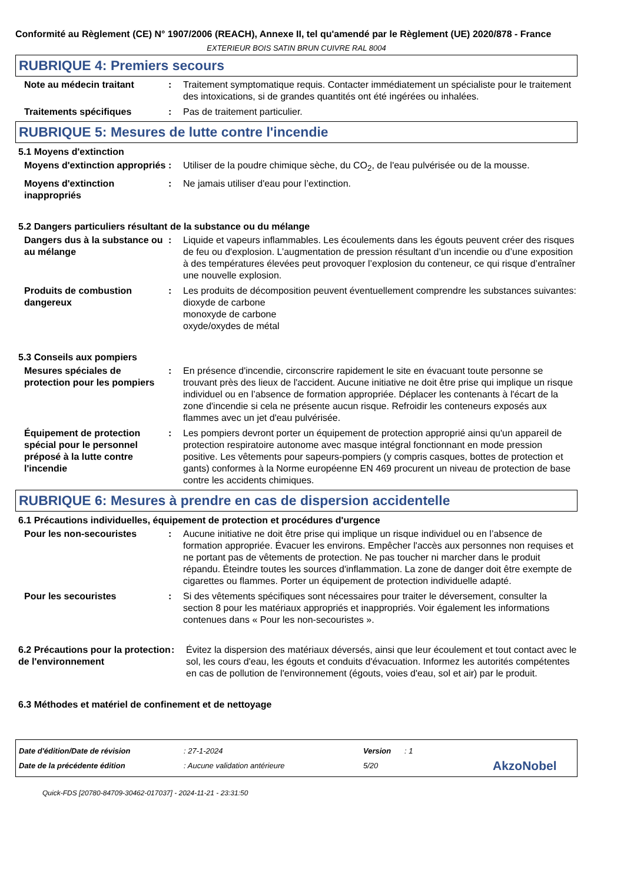Conformité au Règlement (CE) N° 1907/2006 (REACH), Annexe II, tel qu'amendé par le Règlement (UE) 2020/878 - France
EXTERIEUR BOIS SATIN BRUN CUIVRE RAL 8004
RUBRIQUE 4: Premiers secours
Note au médecin traitant : Traitement symptomatique requis. Contacter immédiatement un spécialiste pour le traitement des intoxications, si de grandes quantités ont été ingérées ou inhalées.
Traitements spécifiques : Pas de traitement particulier.
RUBRIQUE 5: Mesures de lutte contre l'incendie
5.1 Moyens d'extinction
Moyens d'extinction appropriés
: Utiliser de la poudre chimique sèche, du CO<sub>2</sub>, de l'eau pulvérisée ou de la mousse.
Moyens d'extinction inappropriés
: Ne jamais utiliser d'eau pour l’extinction.
5.2 Dangers particuliers résultant de la substance ou du mélange
Dangers dus à la substance ou au mélange
: Liquide et vapeurs inflammables. Les écoulements dans les égouts peuvent créer des risques de feu ou d'explosion. L’augmentation de pression résultant d’un incendie ou d’une exposition à des températures élevées peut provoquer l’explosion du conteneur, ce qui risque d’entraîner une nouvelle explosion.
Produits de combustion dangereux
: Les produits de décomposition peuvent éventuellement comprendre les substances suivantes:
dioxyde de carbone
monoxyde de carbone
oxyde/oxydes de métal
5.3 Conseils aux pompiers
Mesures spéciales de protection pour les pompiers
: En présence d'incendie, circonscrire rapidement le site en évacuant toute personne se trouvant près des lieux de l'accident. Aucune initiative ne doit être prise qui implique un risque individuel ou en l’absence de formation appropriée. Déplacer les contenants à l'écart de la zone d'incendie si cela ne présente aucun risque. Refroidir les conteneurs exposés aux flammes avec un jet d'eau pulvérisée.
Équipement de protection spécial pour le personnel préposé à la lutte contre l'incendie
: Les pompiers devront porter un équipement de protection approprié ainsi qu'un appareil de protection respiratoire autonome avec masque intégral fonctionnant en mode pression positive. Les vêtements pour sapeurs-pompiers (y compris casques, bottes de protection et gants) conformes à la Norme européenne EN 469 procurent un niveau de protection de base contre les accidents chimiques.
RUBRIQUE 6: Mesures à prendre en cas de dispersion accidentelle
6.1 Précautions individuelles, équipement de protection et procédures d'urgence
Pour les non-secouristes : Aucune initiative ne doit être prise qui implique un risque individuel ou en l’absence de formation appropriée. Évacuer les environs. Empêcher l'accès aux personnes non requises et ne portant pas de vêtements de protection. Ne pas toucher ni marcher dans le produit répandu. Éteindre toutes les sources d'inflammation. La zone de danger doit être exempte de cigarettes ou flammes. Porter un équipement de protection individuelle adapté.
Pour les secouristes : Si des vêtements spécifiques sont nécessaires pour traiter le déversement, consulter la section 8 pour les matériaux appropriés et inappropriés. Voir également les informations contenues dans « Pour les non-secouristes ».
6.2 Précautions pour la protection de l'environnement
: Évitez la dispersion des matériaux déversés, ainsi que leur écoulement et tout contact avec le sol, les cours d'eau, les égouts et conduits d'évacuation. Informez les autorités compétentes en cas de pollution de l'environnement (égouts, voies d'eau, sol et air) par le produit.
6.3 Méthodes et matériel de confinement et de nettoyage
Date d'édition/Date de révision: 27-1-2024 Version: 1
Date de la précédente édition: Aucune validation antérieure 5/20 AkzoNobel
Quick-FDS [20780-84709-30462-017037] - 2024-11-21 - 23:31:50